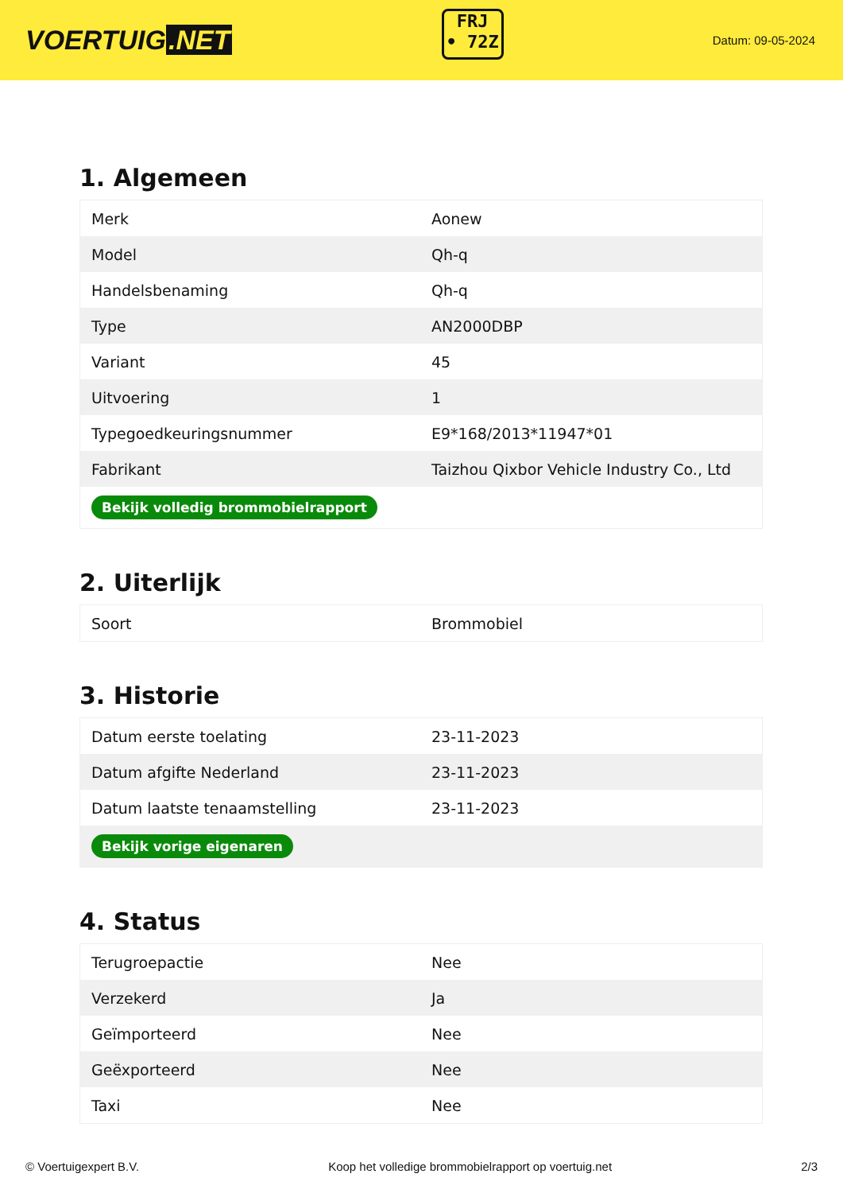VOERTUIG.NET
FRJ
• 72Z
Datum: 09-05-2024
1. Algemeen
| Merk | Aonew |
| Model | Qh-q |
| Handelsbenaming | Qh-q |
| Type | AN2000DBP |
| Variant | 45 |
| Uitvoering | 1 |
| Typegoedkeuringsnummer | E9*168/2013*11947*01 |
| Fabrikant | Taizhou Qixbor Vehicle Industry Co., Ltd |
| Bekijk volledig brommobielrapport | |
2. Uiterlijk
| Soort | Brommobiel |
3. Historie
| Datum eerste toelating | 23-11-2023 |
| Datum afgifte Nederland | 23-11-2023 |
| Datum laatste tenaamstelling | 23-11-2023 |
| Bekijk vorige eigenaren | |
4. Status
| Terugroepactie | Nee |
| Verzekerd | Ja |
| Geïmporteerd | Nee |
| Geëxporteerd | Nee |
| Taxi | Nee |
© Voertuigexpert B.V. Koop het volledige brommobielrapport op voertuig.net 2/3